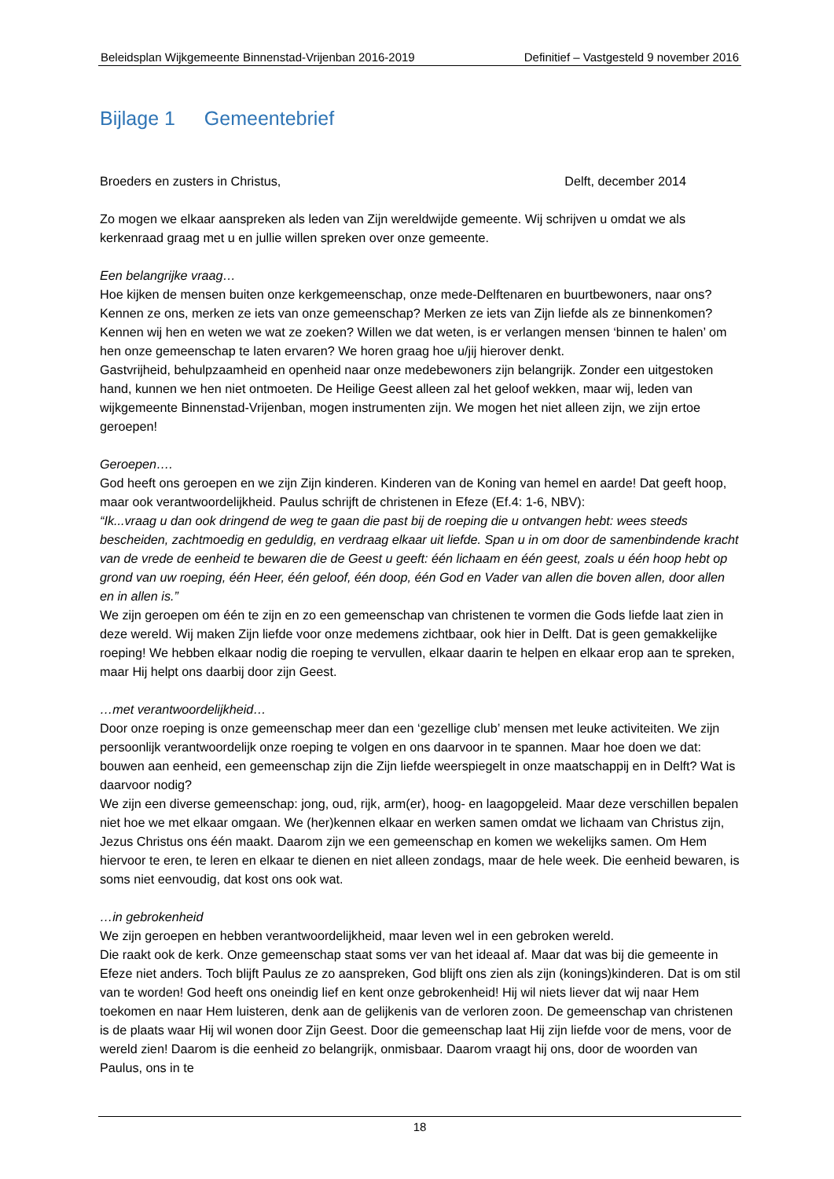Beleidsplan Wijkgemeente Binnenstad-Vrijenban 2016-2019 Definitief – Vastgesteld 9 november 2016
Bijlage 1 Gemeentebrief
Broeders en zusters in Christus, Delft, december 2014
Zo mogen we elkaar aanspreken als leden van Zijn wereldwijde gemeente. Wij schrijven u omdat we als kerkenraad graag met u en jullie willen spreken over onze gemeente.
Een belangrijke vraag…
Hoe kijken de mensen buiten onze kerkgemeenschap, onze mede-Delftenaren en buurtbewoners, naar ons? Kennen ze ons, merken ze iets van onze gemeenschap? Merken ze iets van Zijn liefde als ze binnenkomen? Kennen wij hen en weten we wat ze zoeken? Willen we dat weten, is er verlangen mensen ‘binnen te halen’ om hen onze gemeenschap te laten ervaren? We horen graag hoe u/jij hierover denkt.
Gastvrijheid, behulpzaamheid en openheid naar onze medebewoners zijn belangrijk. Zonder een uitgestoken hand, kunnen we hen niet ontmoeten. De Heilige Geest alleen zal het geloof wekken, maar wij, leden van wijkgemeente Binnenstad-Vrijenban, mogen instrumenten zijn. We mogen het niet alleen zijn, we zijn ertoe geroepen!
Geroepen….
God heeft ons geroepen en we zijn Zijn kinderen. Kinderen van de Koning van hemel en aarde! Dat geeft hoop, maar ook verantwoordelijkheid. Paulus schrijft de christenen in Efeze (Ef.4: 1-6, NBV):
“Ik...vraag u dan ook dringend de weg te gaan die past bij de roeping die u ontvangen hebt: wees steeds bescheiden, zachtmoedig en geduldig, en verdraag elkaar uit liefde. Span u in om door de samenbindende kracht van de vrede de eenheid te bewaren die de Geest u geeft: één lichaam en één geest, zoals u één hoop hebt op grond van uw roeping, één Heer, één geloof, één doop, één God en Vader van allen die boven allen, door allen en in allen is.”
We zijn geroepen om één te zijn en zo een gemeenschap van christenen te vormen die Gods liefde laat zien in deze wereld. Wij maken Zijn liefde voor onze medemens zichtbaar, ook hier in Delft. Dat is geen gemakkelijke roeping! We hebben elkaar nodig die roeping te vervullen, elkaar daarin te helpen en elkaar erop aan te spreken, maar Hij helpt ons daarbij door zijn Geest.
…met verantwoordelijkheid…
Door onze roeping is onze gemeenschap meer dan een ‘gezellige club’ mensen met leuke activiteiten. We zijn persoonlijk verantwoordelijk onze roeping te volgen en ons daarvoor in te spannen. Maar hoe doen we dat: bouwen aan eenheid, een gemeenschap zijn die Zijn liefde weerspiegelt in onze maatschappij en in Delft? Wat is daarvoor nodig?
We zijn een diverse gemeenschap: jong, oud, rijk, arm(er), hoog- en laagopgeleid. Maar deze verschillen bepalen niet hoe we met elkaar omgaan. We (her)kennen elkaar en werken samen omdat we lichaam van Christus zijn, Jezus Christus ons één maakt. Daarom zijn we een gemeenschap en komen we wekelijks samen. Om Hem hiervoor te eren, te leren en elkaar te dienen en niet alleen zondags, maar de hele week. Die eenheid bewaren, is soms niet eenvoudig, dat kost ons ook wat.
…in gebrokenheid
We zijn geroepen en hebben verantwoordelijkheid, maar leven wel in een gebroken wereld.
Die raakt ook de kerk. Onze gemeenschap staat soms ver van het ideaal af. Maar dat was bij die gemeente in Efeze niet anders. Toch blijft Paulus ze zo aanspreken, God blijft ons zien als zijn (konings)kinderen. Dat is om stil van te worden! God heeft ons oneindig lief en kent onze gebrokenheid! Hij wil niets liever dat wij naar Hem toekomen en naar Hem luisteren, denk aan de gelijkenis van de verloren zoon. De gemeenschap van christenen is de plaats waar Hij wil wonen door Zijn Geest. Door die gemeenschap laat Hij zijn liefde voor de mens, voor de wereld zien! Daarom is die eenheid zo belangrijk, onmisbaar. Daarom vraagt hij ons, door de woorden van Paulus, ons in te
18